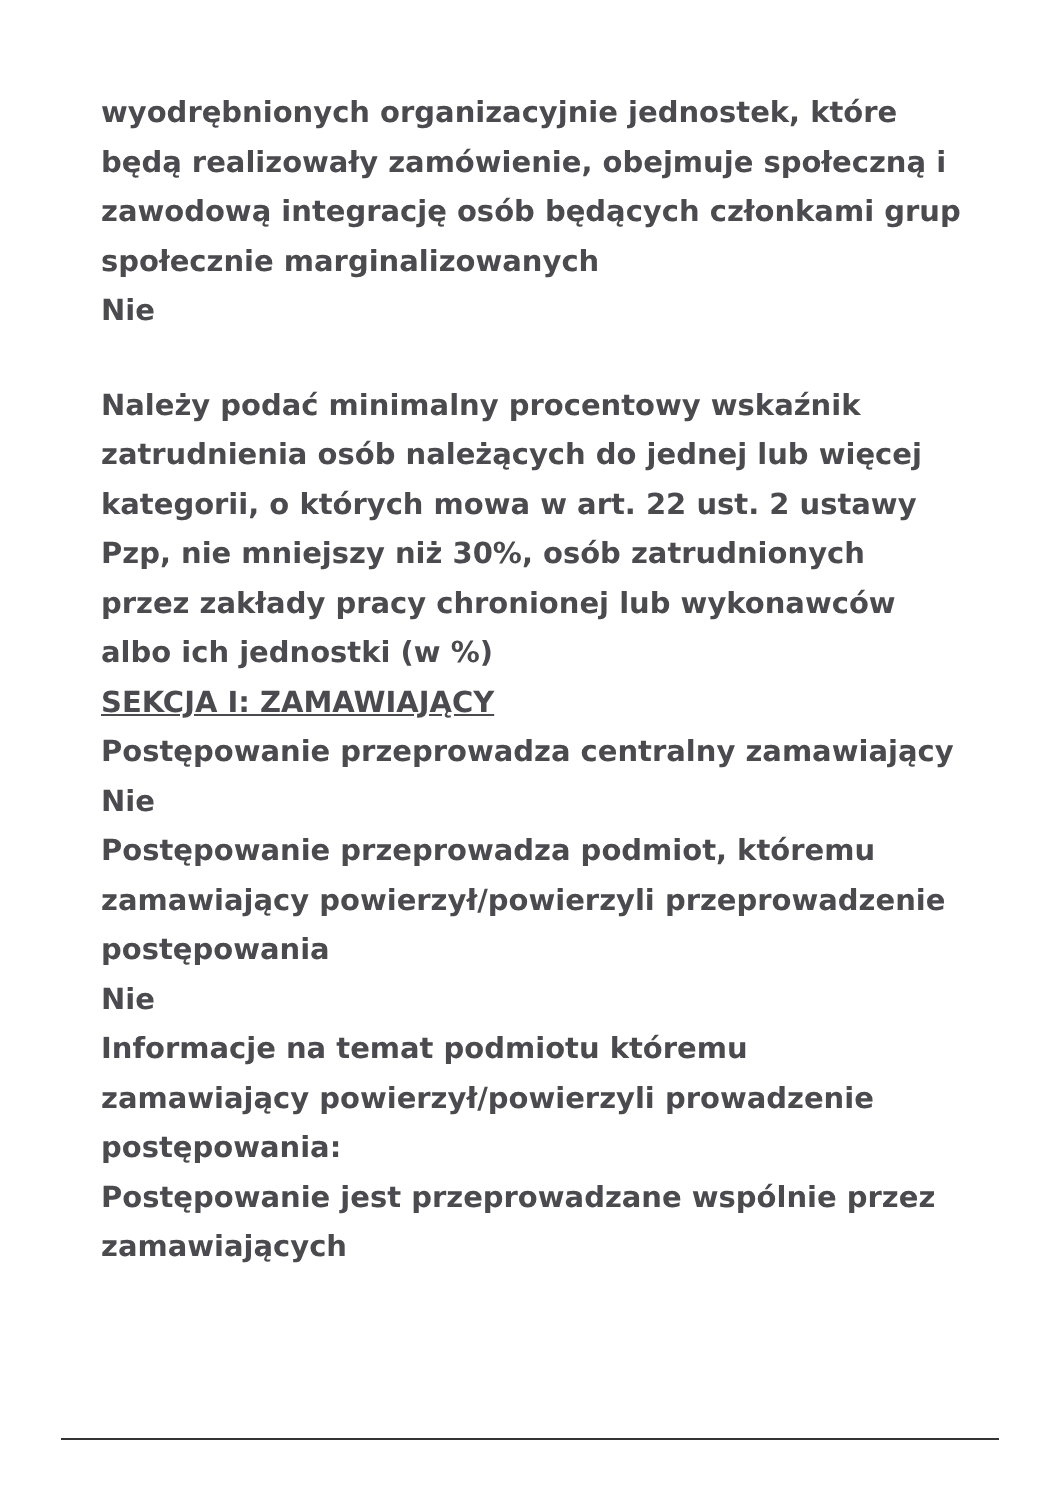wyodrębnionych organizacyjnie jednostek, które będą realizowały zamówienie, obejmuje społeczną i zawodową integrację osób będących członkami grup społecznie marginalizowanych
Nie
Należy podać minimalny procentowy wskaźnik zatrudnienia osób należących do jednej lub więcej kategorii, o których mowa w art. 22 ust. 2 ustawy Pzp, nie mniejszy niż 30%, osób zatrudnionych przez zakłady pracy chronionej lub wykonawców albo ich jednostki (w %)
SEKCJA I: ZAMAWIAJĄCY
Postępowanie przeprowadza centralny zamawiający
Nie
Postępowanie przeprowadza podmiot, któremu zamawiający powierzył/powierzyli przeprowadzenie postępowania
Nie
Informacje na temat podmiotu któremu zamawiający powierzył/powierzyli prowadzenie postępowania:
Postępowanie jest przeprowadzane wspólnie przez zamawiających